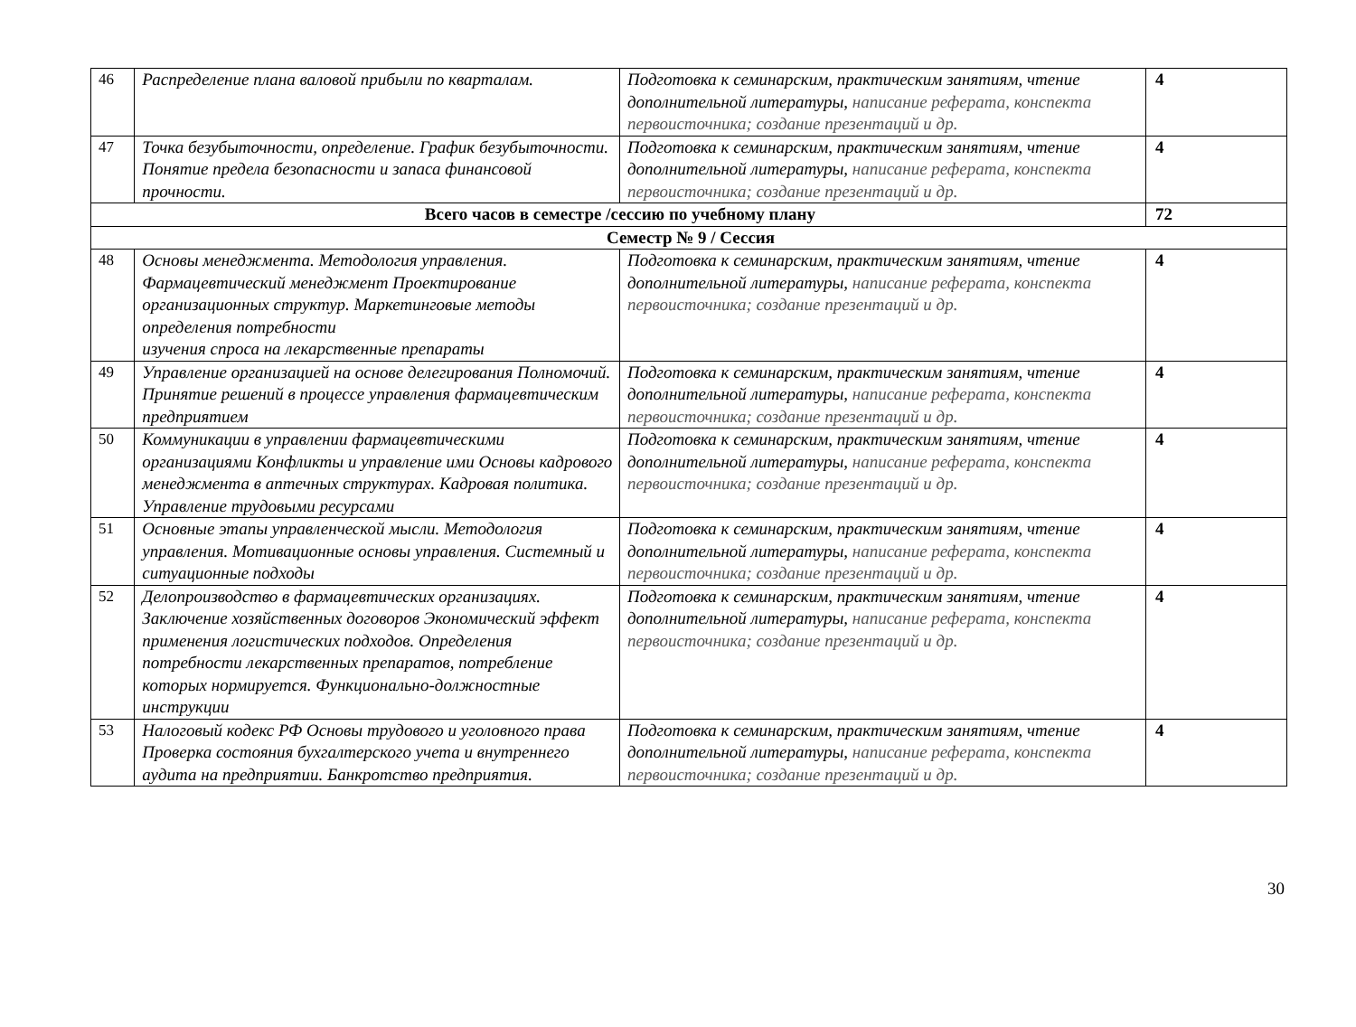| 46 | Распределение плана валовой прибыли по кварталам. | Подготовка к семинарским, практическим занятиям, чтение дополнительной литературы, написание реферата, конспекта первоисточника; создание презентаций и др. | 4 |
| 47 | Точка безубыточности, определение. График безубыточности. Понятие предела безопасности и запаса финансовой прочности. | Подготовка к семинарским, практическим занятиям, чтение дополнительной литературы, написание реферата, конспекта первоисточника; создание презентаций и др. | 4 |
| Всего часов в семестре /сессию по учебному плану | | | 72 |
| Семестр № 9 / Сессия | | | |
| 48 | Основы менеджмента. Методология управления. Фармацевтический менеджмент Проектирование организационных структур. Маркетинговые методы определения потребности изучения спроса на лекарственные препараты | Подготовка к семинарским, практическим занятиям, чтение дополнительной литературы, написание реферата, конспекта первоисточника; создание презентаций и др. | 4 |
| 49 | Управление организацией на основе делегирования Полномочий. Принятие решений в процессе управления фармацевтическим предприятием | Подготовка к семинарским, практическим занятиям, чтение дополнительной литературы, написание реферата, конспекта первоисточника; создание презентаций и др. | 4 |
| 50 | Коммуникации в управлении фармацевтическими организациями Конфликты и управление ими Основы кадрового менеджмента в аптечных структурах. Кадровая политика. Управление трудовыми ресурсами | Подготовка к семинарским, практическим занятиям, чтение дополнительной литературы, написание реферата, конспекта первоисточника; создание презентаций и др. | 4 |
| 51 | Основные этапы управленческой мысли. Методология управления. Мотивационные основы управления. Системный и ситуационные подходы | Подготовка к семинарским, практическим занятиям, чтение дополнительной литературы, написание реферата, конспекта первоисточника; создание презентаций и др. | 4 |
| 52 | Делопроизводство в фармацевтических организациях. Заключение хозяйственных договоров Экономический эффект применения логистических подходов. Определения потребности лекарственных препаратов, потребление которых нормируется. Функционально-должностные инструкции | Подготовка к семинарским, практическим занятиям, чтение дополнительной литературы, написание реферата, конспекта первоисточника; создание презентаций и др. | 4 |
| 53 | Налоговый кодекс РФ Основы трудового и уголовного права Проверка состояния бухгалтерского учета и внутреннего аудита на предприятии. Банкротство предприятия. | Подготовка к семинарским, практическим занятиям, чтение дополнительной литературы, написание реферата, конспекта первоисточника; создание презентаций и др. | 4 |
30